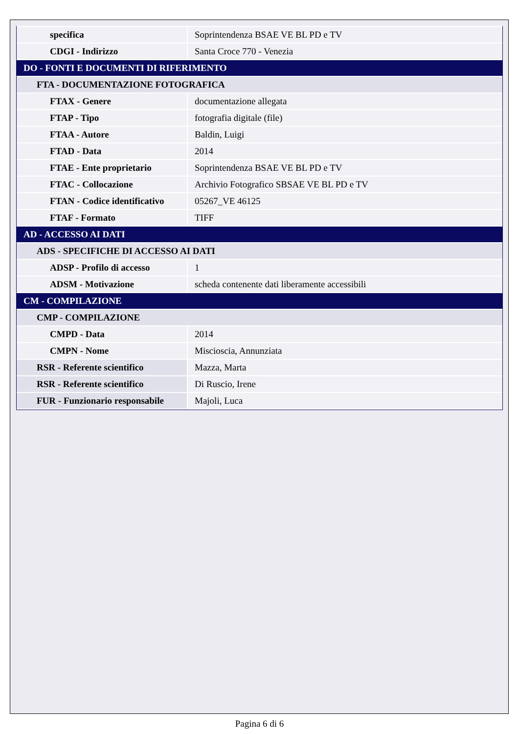| specifica | Soprintendenza BSAE VE BL PD e TV |
| CDGI - Indirizzo | Santa Croce 770 - Venezia |
| DO - FONTI E DOCUMENTI DI RIFERIMENTO | |
| FTA - DOCUMENTAZIONE FOTOGRAFICA | |
| FTAX - Genere | documentazione allegata |
| FTAP - Tipo | fotografia digitale (file) |
| FTAA - Autore | Baldin, Luigi |
| FTAD - Data | 2014 |
| FTAE - Ente proprietario | Soprintendenza BSAE VE BL PD e TV |
| FTAC - Collocazione | Archivio Fotografico SBSAE VE BL PD e TV |
| FTAN - Codice identificativo | 05267_VE 46125 |
| FTAF - Formato | TIFF |
| AD - ACCESSO AI DATI | |
| ADS - SPECIFICHE DI ACCESSO AI DATI | |
| ADSP - Profilo di accesso | 1 |
| ADSM - Motivazione | scheda contenente dati liberamente accessibili |
| CM - COMPILAZIONE | |
| CMP - COMPILAZIONE | |
| CMPD - Data | 2014 |
| CMPN - Nome | Miscioscia, Annunziata |
| RSR - Referente scientifico | Mazza, Marta |
| RSR - Referente scientifico | Di Ruscio, Irene |
| FUR - Funzionario responsabile | Majoli, Luca |
Pagina 6 di 6